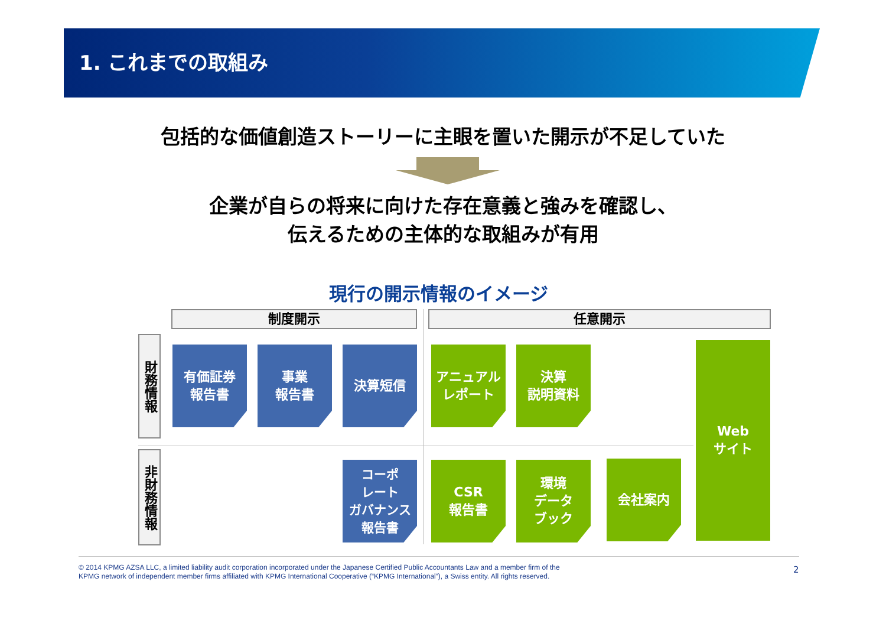1. これまでの取組み
包括的な価値創造ストーリーに主眼を置いた開示が不足していた
企業が自らの将来に向けた存在意義と強みを確認し、
伝えるための主体的な取組みが有用
現行の開示情報のイメージ
制度開示 任意開示
財務情報
非財務情報
有価証券
報告書
事業
報告書
決算短信
アニュアル
レポート
決算
説明資料
Web
サイト
コーポ
レート
ガバナンス
報告書
CSR
報告書
環境
データ
ブック
会社案内
© 2014 KPMG AZSA LLC, a limited liability audit corporation incorporated under the Japanese Certified Public Accountants Law and a member firm of the
KPMG network of independent member firms affiliated with KPMG International Cooperative (“KPMG International”), a Swiss entity. All rights reserved.
2